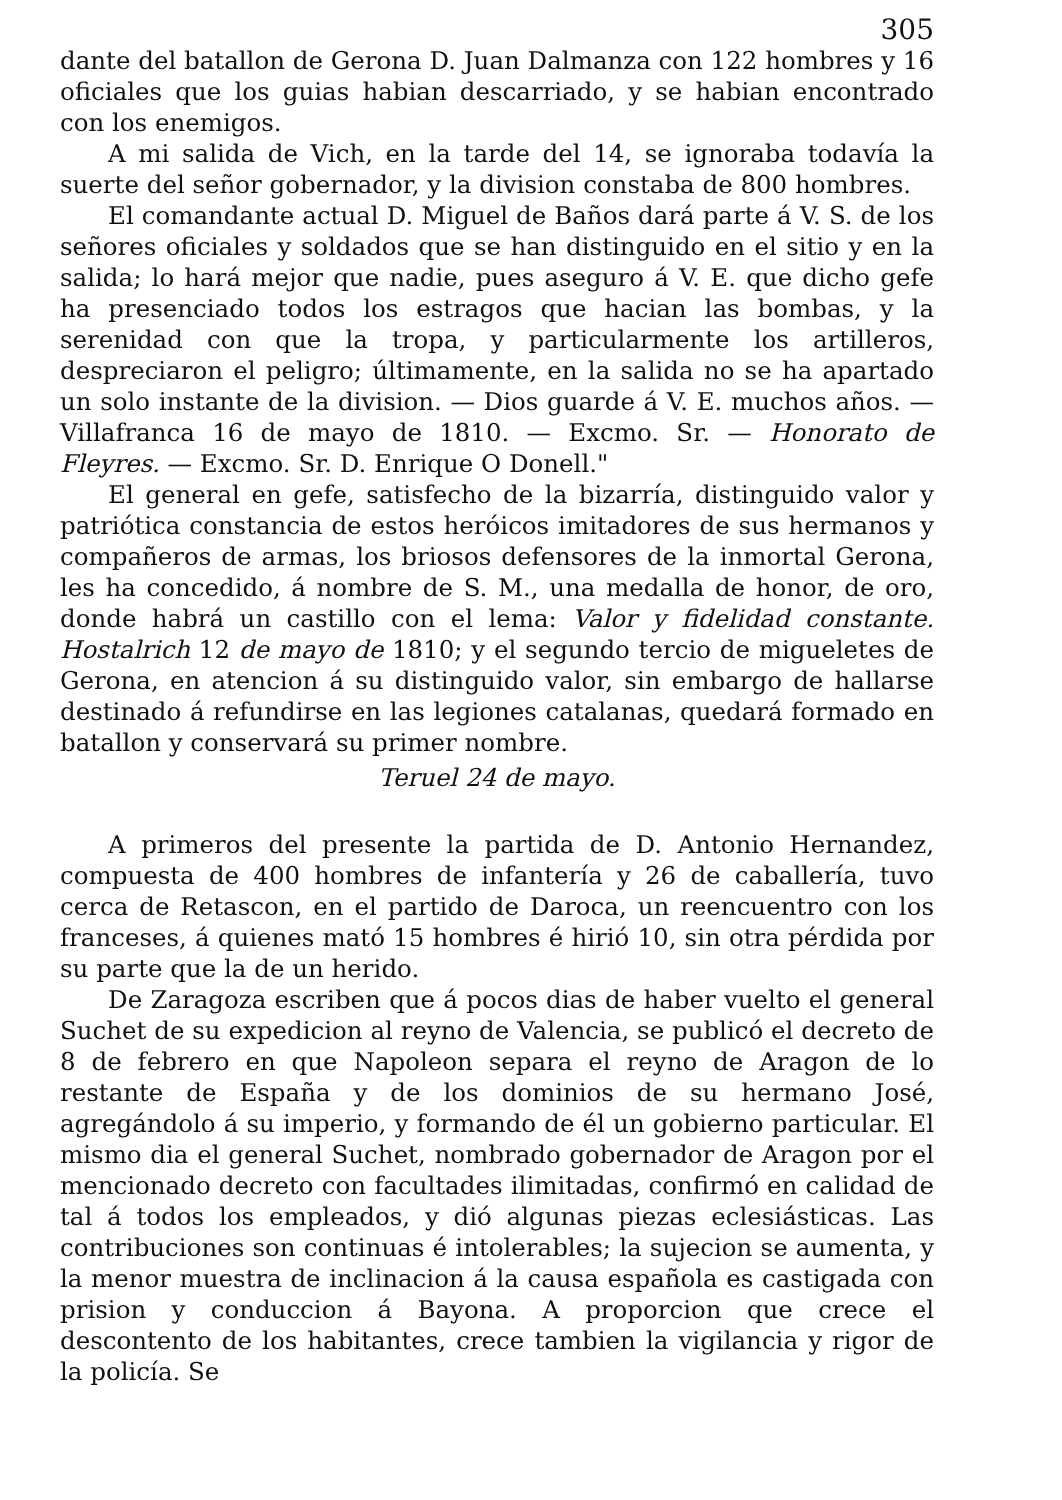305
dante del batallon de Gerona D. Juan Dalmanza con 122 hombres y 16 oficiales que los guias habian descarriado, y se habian encontrado con los enemigos.
A mi salida de Vich, en la tarde del 14, se ignoraba todavía la suerte del señor gobernador, y la division constaba de 800 hombres.
El comandante actual D. Miguel de Baños dará parte á V. S. de los señores oficiales y soldados que se han distinguido en el sitio y en la salida; lo hará mejor que nadie, pues aseguro á V. E. que dicho gefe ha presenciado todos los estragos que hacian las bombas, y la serenidad con que la tropa, y particularmente los artilleros, despreciaron el peligro; últimamente, en la salida no se ha apartado un solo instante de la division. — Dios guarde á V. E. muchos años. — Villafranca 16 de mayo de 1810. — Excmo. Sr. — Honorato de Fleyres. — Excmo. Sr. D. Enrique O Donell."
El general en gefe, satisfecho de la bizarría, distinguido valor y patriótica constancia de estos heróicos imitadores de sus hermanos y compañeros de armas, los briosos defensores de la inmortal Gerona, les ha concedido, á nombre de S. M., una medalla de honor, de oro, donde habrá un castillo con el lema: Valor y fidelidad constante. Hostalrich 12 de mayo de 1810; y el segundo tercio de migueletes de Gerona, en atencion á su distinguido valor, sin embargo de hallarse destinado á refundirse en las legiones catalanas, quedará formado en batallon y conservará su primer nombre.
Teruel 24 de mayo.
A primeros del presente la partida de D. Antonio Hernandez, compuesta de 400 hombres de infantería y 26 de caballería, tuvo cerca de Retascon, en el partido de Daroca, un reencuentro con los franceses, á quienes mató 15 hombres é hirió 10, sin otra pérdida por su parte que la de un herido.
De Zaragoza escriben que á pocos dias de haber vuelto el general Suchet de su expedicion al reyno de Valencia, se publicó el decreto de 8 de febrero en que Napoleon separa el reyno de Aragon de lo restante de España y de los dominios de su hermano José, agregándolo á su imperio, y formando de él un gobierno particular. El mismo dia el general Suchet, nombrado gobernador de Aragon por el mencionado decreto con facultades ilimitadas, confirmó en calidad de tal á todos los empleados, y dió algunas piezas eclesiásticas. Las contribuciones son continuas é intolerables; la sujecion se aumenta, y la menor muestra de inclinacion á la causa española es castigada con prision y conduccion á Bayona. A proporcion que crece el descontento de los habitantes, crece tambien la vigilancia y rigor de la policía. Se